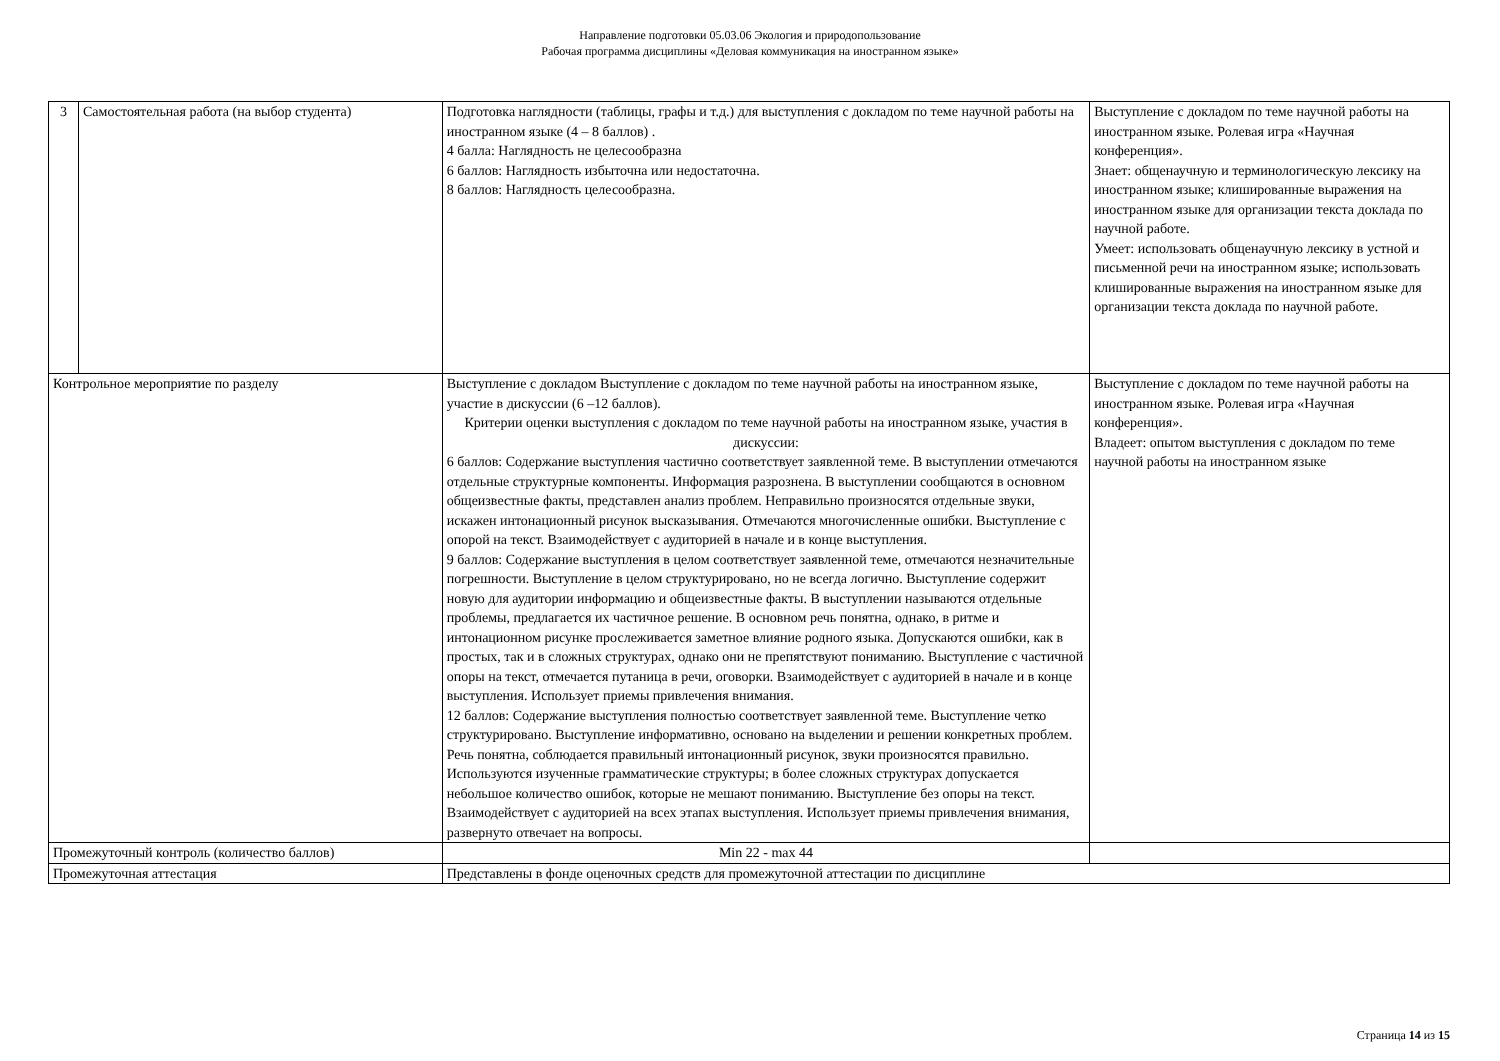Направление подготовки 05.03.06 Экология и природопользование
Рабочая программа дисциплины «Деловая коммуникация на иностранном языке»
| 3 | Самостоятельная работа (на выбор студента) | Подготовка наглядности (таблицы, графы и т.д.) для выступления с докладом по теме научной работы на иностранном языке (4 – 8 баллов) . 4 балла: Наглядность не целесообразна 6 баллов: Наглядность избыточна или недостаточна. 8 баллов: Наглядность целесообразна. | Выступление с докладом по теме научной работы на иностранном языке. Ролевая игра «Научная конференция». Знает: общенаучную и терминологическую лексику на иностранном языке; клишированные выражения на иностранном языке для организации текста доклада по научной работе. Умеет: использовать общенаучную лексику в устной и письменной речи на иностранном языке; использовать клишированные выражения на иностранном языке для организации текста доклада по научной работе. |
| Контрольное мероприятие по разделу | | Выступление с докладом Выступление с докладом по теме научной работы на иностранном языке, участие в дискуссии (6 –12 баллов). Критерии оценки выступления с докладом по теме научной работы на иностранном языке, участия в дискуссии: 6 баллов: Содержание выступления частично соответствует заявленной теме. В выступлении отмечаются отдельные структурные компоненты. Информация разрознена. В выступлении сообщаются в основном общеизвестные факты, представлен анализ проблем. Неправильно произносятся отдельные звуки, искажен интонационный рисунок высказывания. Отмечаются многочисленные ошибки. Выступление с опорой на текст. Взаимодействует с аудиторией в начале и в конце выступления. 9 баллов: Содержание выступления в целом соответствует заявленной теме, отмечаются незначительные погрешности. Выступление в целом структурировано, но не всегда логично. Выступление содержит новую для аудитории информацию и общеизвестные факты. В выступлении называются отдельные проблемы, предлагается их частичное решение. В основном речь понятна, однако, в ритме и интонационном рисунке прослеживается заметное влияние родного языка. Допускаются ошибки, как в простых, так и в сложных структурах, однако они не препятствуют пониманию. Выступление с частичной опоры на текст, отмечается путаница в речи, оговорки. Взаимодействует с аудиторией в начале и в конце выступления. Использует приемы привлечения внимания. 12 баллов: Содержание выступления полностью соответствует заявленной теме. Выступление четко структурировано. Выступление информативно, основано на выделении и решении конкретных проблем. Речь понятна, соблюдается правильный интонационный рисунок, звуки произносятся правильно. Используются изученные грамматические структуры; в более сложных структурах допускается небольшое количество ошибок, которые не мешают пониманию. Выступление без опоры на текст. Взаимодействует с аудиторией на всех этапах выступления. Использует приемы привлечения внимания, развернуто отвечает на вопросы. | Выступление с докладом по теме научной работы на иностранном языке. Ролевая игра «Научная конференция». Владеет: опытом выступления с докладом по теме научной работы на иностранном языке |
| Промежуточный контроль (количество баллов) | | Min 22 - max 44 | |
| Промежуточная аттестация | | Представлены в фонде оценочных средств для промежуточной аттестации по дисциплине | |
Страница 14 из 15